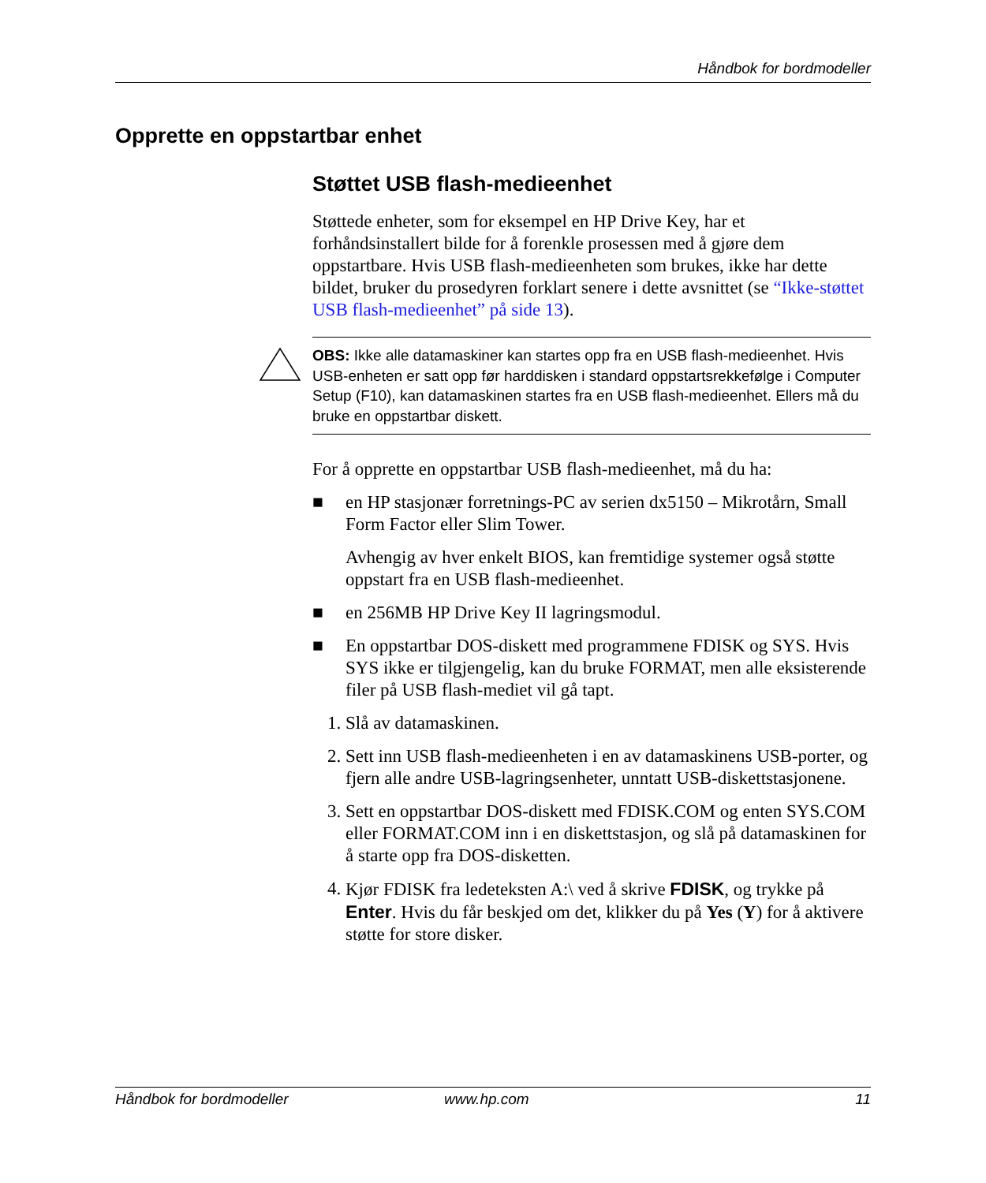Håndbok for bordmodeller
Opprette en oppstartbar enhet
Støttet USB flash-medieenhet
Støttede enheter, som for eksempel en HP Drive Key, har et forhåndsinstallert bilde for å forenkle prosessen med å gjøre dem oppstartbare. Hvis USB flash-medieenheten som brukes, ikke har dette bildet, bruker du prosedyren forklart senere i dette avsnittet (se “Ikke-støttet USB flash-medieenhet” på side 13).
OBS: Ikke alle datamaskiner kan startes opp fra en USB flash-medieenhet. Hvis USB-enheten er satt opp før harddisken i standard oppstartsrekkefølge i Computer Setup (F10), kan datamaskinen startes fra en USB flash-medieenhet. Ellers må du bruke en oppstartbar diskett.
For å opprette en oppstartbar USB flash-medieenhet, må du ha:
■ en HP stasjonær forretnings-PC av serien dx5150 – Mikrotårn, Small Form Factor eller Slim Tower.
Avhengig av hver enkelt BIOS, kan fremtidige systemer også støtte oppstart fra en USB flash-medieenhet.
■ en 256MB HP Drive Key II lagringsmodul.
■ En oppstartbar DOS-diskett med programmene FDISK og SYS. Hvis SYS ikke er tilgjengelig, kan du bruke FORMAT, men alle eksisterende filer på USB flash-mediet vil gå tapt.
1. Slå av datamaskinen.
2. Sett inn USB flash-medieenheten i en av datamaskinens USB-porter, og fjern alle andre USB-lagringsenheter, unntatt USB-diskettstasjonene.
3. Sett en oppstartbar DOS-diskett med FDISK.COM og enten SYS.COM eller FORMAT.COM inn i en diskettstasjon, og slå på datamaskinen for å starte opp fra DOS-disketten.
4. Kjør FDISK fra ledeteksten A:\ ved å skrive FDISK, og trykke på Enter. Hvis du får beskjed om det, klikker du på Yes (Y) for å aktivere støtte for store disker.
Håndbok for bordmodeller www.hp.com 11